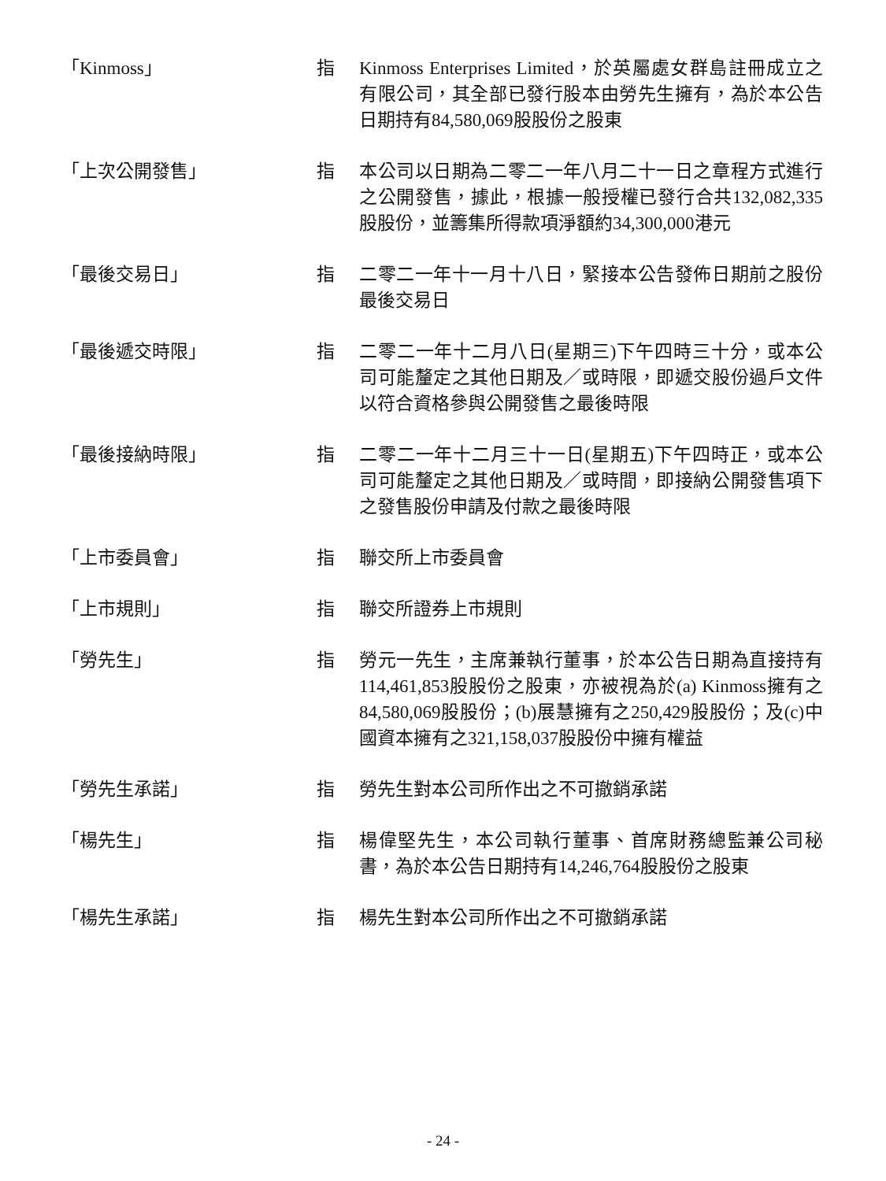「Kinmoss」 指 Kinmoss Enterprises Limited，於英屬處女群島註冊成立之有限公司，其全部已發行股本由勞先生擁有，為於本公告日期持有84,580,069股股份之股東
「上次公開發售」 指 本公司以日期為二零二一年八月二十一日之章程方式進行之公開發售，據此，根據一般授權已發行合共132,082,335股股份，並籌集所得款項淨額約34,300,000港元
「最後交易日」 指 二零二一年十一月十八日，緊接本公告發佈日期前之股份最後交易日
「最後遞交時限」 指 二零二一年十二月八日(星期三)下午四時三十分，或本公司可能釐定之其他日期及／或時限，即遞交股份過戶文件以符合資格參與公開發售之最後時限
「最後接納時限」 指 二零二一年十二月三十一日(星期五)下午四時正，或本公司可能釐定之其他日期及／或時間，即接納公開發售項下之發售股份申請及付款之最後時限
「上市委員會」 指 聯交所上市委員會
「上市規則」 指 聯交所證券上市規則
「勞先生」 指 勞元一先生，主席兼執行董事，於本公告日期為直接持有114,461,853股股份之股東，亦被視為於(a) Kinmoss擁有之84,580,069股股份；(b)展慧擁有之250,429股股份；及(c)中國資本擁有之321,158,037股股份中擁有權益
「勞先生承諾」 指 勞先生對本公司所作出之不可撤銷承諾
「楊先生」 指 楊偉堅先生，本公司執行董事、首席財務總監兼公司秘書，為於本公告日期持有14,246,764股股份之股東
「楊先生承諾」 指 楊先生對本公司所作出之不可撤銷承諾
- 24 -